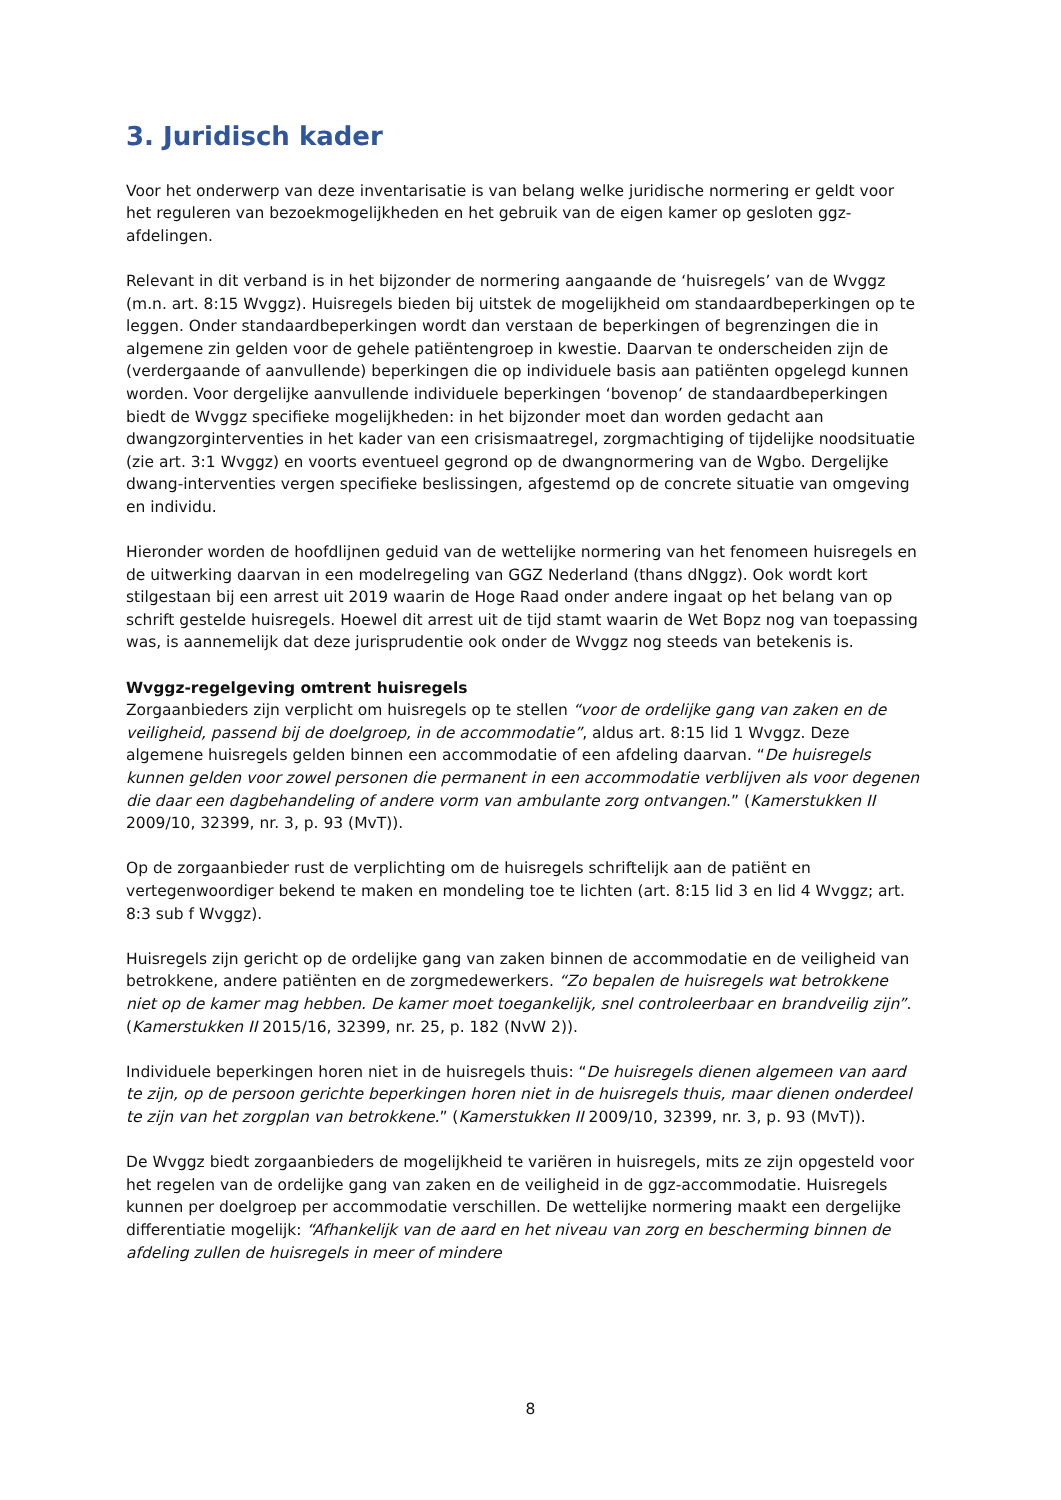3. Juridisch kader
Voor het onderwerp van deze inventarisatie is van belang welke juridische normering er geldt voor het reguleren van bezoekmogelijkheden en het gebruik van de eigen kamer op gesloten ggz-afdelingen.
Relevant in dit verband is in het bijzonder de normering aangaande de ‘huisregels’ van de Wvggz (m.n. art. 8:15 Wvggz). Huisregels bieden bij uitstek de mogelijkheid om standaardbeperkingen op te leggen. Onder standaardbeperkingen wordt dan verstaan de beperkingen of begrenzingen die in algemene zin gelden voor de gehele patiëntengroep in kwestie. Daarvan te onderscheiden zijn de (verdergaande of aanvullende) beperkingen die op individuele basis aan patiënten opgelegd kunnen worden. Voor dergelijke aanvullende individuele beperkingen ‘bovenop’ de standaardbeperkingen biedt de Wvggz specifieke mogelijkheden: in het bijzonder moet dan worden gedacht aan dwangzorginterventies in het kader van een crisismaatregel, zorgmachtiging of tijdelijke noodsituatie (zie art. 3:1 Wvggz) en voorts eventueel gegrond op de dwangnormering van de Wgbo. Dergelijke dwang-interventies vergen specifieke beslissingen, afgestemd op de concrete situatie van omgeving en individu.
Hieronder worden de hoofdlijnen geduid van de wettelijke normering van het fenomeen huisregels en de uitwerking daarvan in een modelregeling van GGZ Nederland (thans dNggz). Ook wordt kort stilgestaan bij een arrest uit 2019 waarin de Hoge Raad onder andere ingaat op het belang van op schrift gestelde huisregels. Hoewel dit arrest uit de tijd stamt waarin de Wet Bopz nog van toepassing was, is aannemelijk dat deze jurisprudentie ook onder de Wvggz nog steeds van betekenis is.
Wvggz-regelgeving omtrent huisregels
Zorgaanbieders zijn verplicht om huisregels op te stellen “voor de ordelijke gang van zaken en de veiligheid, passend bij de doelgroep, in de accommodatie”, aldus art. 8:15 lid 1 Wvggz. Deze algemene huisregels gelden binnen een accommodatie of een afdeling daarvan. “De huisregels kunnen gelden voor zowel personen die permanent in een accommodatie verblijven als voor degenen die daar een dagbehandeling of andere vorm van ambulante zorg ontvangen.” (Kamerstukken II 2009/10, 32399, nr. 3, p. 93 (MvT)).
Op de zorgaanbieder rust de verplichting om de huisregels schriftelijk aan de patiënt en vertegenwoordiger bekend te maken en mondeling toe te lichten (art. 8:15 lid 3 en lid 4 Wvggz; art. 8:3 sub f Wvggz).
Huisregels zijn gericht op de ordelijke gang van zaken binnen de accommodatie en de veiligheid van betrokkene, andere patiënten en de zorgmedewerkers. “Zo bepalen de huisregels wat betrokkene niet op de kamer mag hebben. De kamer moet toegankelijk, snel controleerbaar en brandveilig zijn”. (Kamerstukken II 2015/16, 32399, nr. 25, p. 182 (NvW 2)).
Individuele beperkingen horen niet in de huisregels thuis: “De huisregels dienen algemeen van aard te zijn, op de persoon gerichte beperkingen horen niet in de huisregels thuis, maar dienen onderdeel te zijn van het zorgplan van betrokkene.” (Kamerstukken II 2009/10, 32399, nr. 3, p. 93 (MvT)).
De Wvggz biedt zorgaanbieders de mogelijkheid te variëren in huisregels, mits ze zijn opgesteld voor het regelen van de ordelijke gang van zaken en de veiligheid in de ggz-accommodatie. Huisregels kunnen per doelgroep per accommodatie verschillen. De wettelijke normering maakt een dergelijke differentiatie mogelijk: “Afhankelijk van de aard en het niveau van zorg en bescherming binnen de afdeling zullen de huisregels in meer of mindere
8